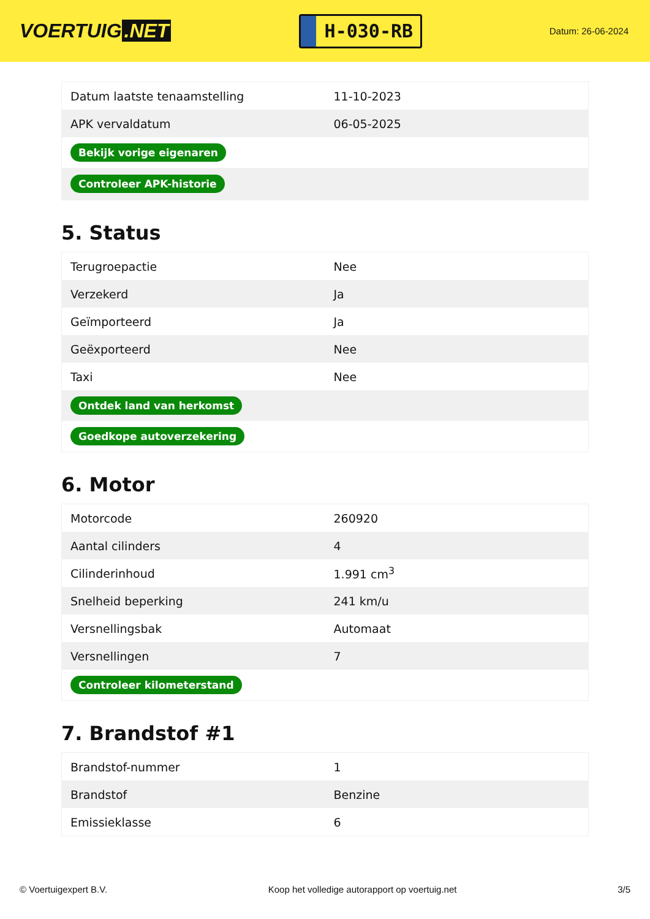VOERTUIG.NET
H-030-RB
Datum: 26-06-2024
| Datum laatste tenaamstelling | 11-10-2023 |
| APK vervaldatum | 06-05-2025 |
| Bekijk vorige eigenaren | |
| Controleer APK-historie | |
5. Status
| Terugroepactie | Nee |
| Verzekerd | Ja |
| Geïmporteerd | Ja |
| Geëxporteerd | Nee |
| Taxi | Nee |
| Ontdek land van herkomst | |
| Goedkope autoverzekering | |
6. Motor
| Motorcode | 260920 |
| Aantal cilinders | 4 |
| Cilinderinhoud | 1.991 cm<sup>3</sup> |
| Snelheid beperking | 241 km/u |
| Versnellingsbak | Automaat |
| Versnellingen | 7 |
| Controleer kilometerstand | |
7. Brandstof #1
| Brandstof-nummer | 1 |
| Brandstof | Benzine |
| Emissieklasse | 6 |
© Voertuigexpert B.V. Koop het volledige autorapport op voertuig.net 3/5